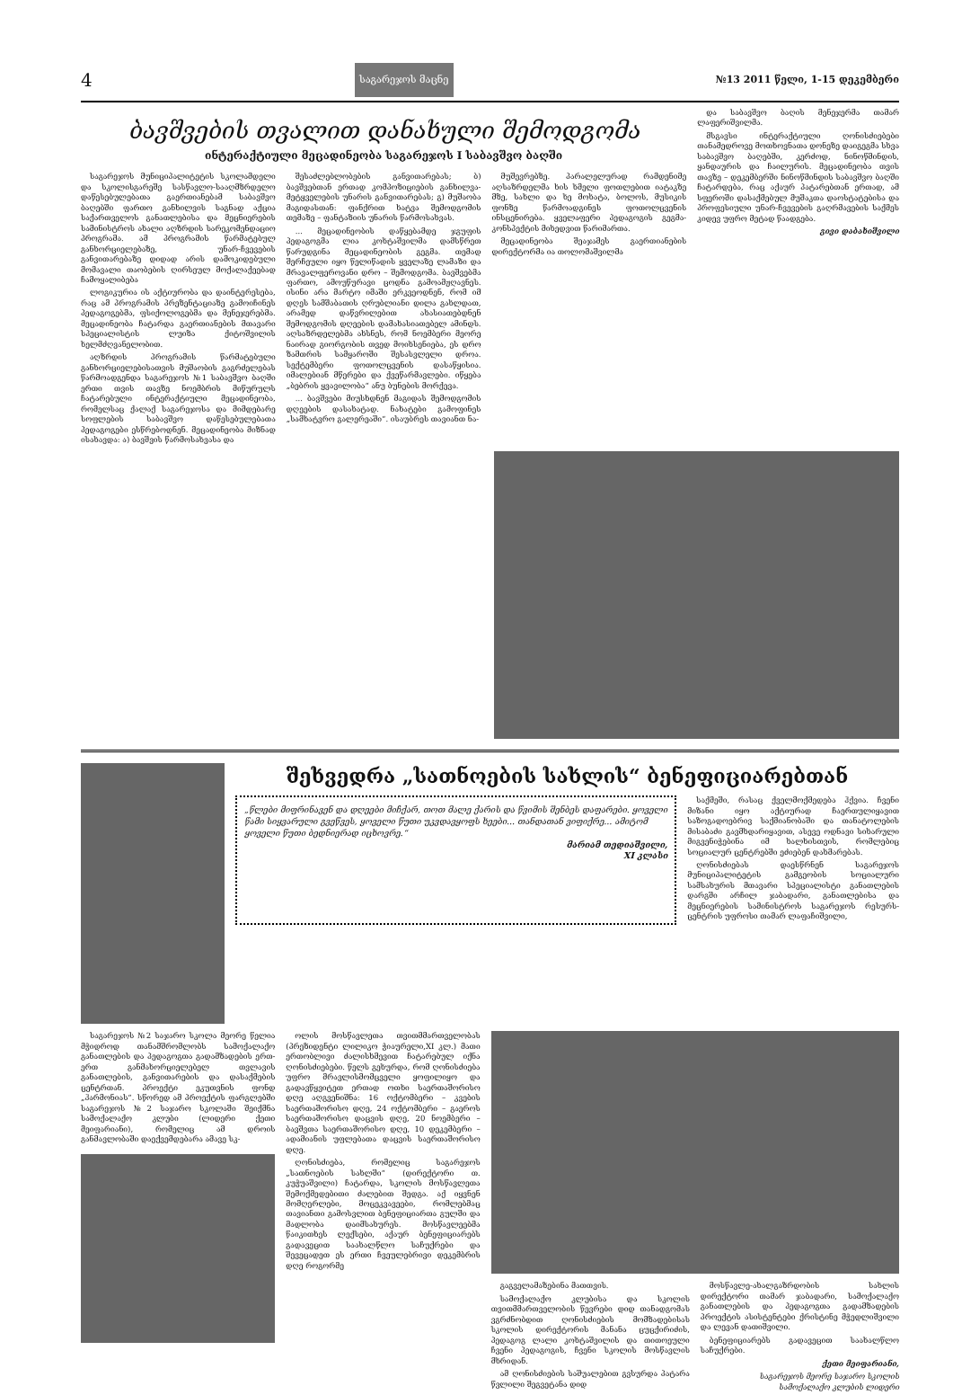4
საგარეჯოს მაცნე
№13 2011 წელი, 1-15 დეკემბერი
ბავშვების თვალით დანახული შემოდგომა
ინტერაქტიული მეცადინეობა საგარეჯოს I საბავშვო ბაღში
საგარეჯოს მუნიციპალიტეტის სკოლამდელი და სკოლისგარეშე სასწავლო-სააღმზრდელო დაწესებულებათა გაერთიანებამ საბავშვო ბაღებში ფართო განხილვის საგნად აქცია საქართველოს განათლებისა და მეცნიერების სამინისტროს ახალი აღზრდის სარეკომენდაციო პროგრამა. ამ პროგრამის წარმატებულ განხორციელებაზე, უნარ-ჩვევების განვითარებაზე დიდად არის დამოკიდებული მომავალი თაობების ღირსეულ მოქალაქეებად ჩამოყალიბება
ლოგიკურია ის აქტიურობა და დაინტერესება, რაც ამ პროგრამის პრეზენტაციაზე გამოიჩინეს პედაგოგებმა, ფსიქოლოგებმა და მენეჯერებმა. მეცადინეობა ჩატარდა გაერთიანების მთავარი სპეციალისტის ლუიზა ქიტოშვილის ხელმძღვანელობით.
აღზრდის პროგრამის წარმატებული განხორციელებისათვის მუშაობის გაგრძელებას წარმოადგენდა საგარეჯოს №1 საბავშვო ბაღში ერთი თვის თავზე ნოემბრის მიწურულს ჩატარებული ინტერაქტიული მეცადინეობა, რომელსაც ქალაქ საგარეჯოსა და მიმდებარე სოფლების საბავშვო დაწესებულებათა პედაგოგები ესწრებოდნენ. მეცადინეობა მიზნად ისახავდა: ა) ბავშვის წარმოსახვასა და
შესაძლებლობების განვითარებას; ბ) ბავშვებთან ერთად კომპოზიციების განხილვა-მეტყველების უნარის განვითარებას; გ) მუშაობა მაგიდასთან: ფანქრით ხატვა შემოდგომის თემაზე – ფანტაზიის უნარის წარმოსახვას.
... მეცადინეობის დაწყებამდე ჯგუფის პედაგოგმა ლია კოხტაშვილმა დამსწრეთ წარუდგინა მეცადინეობის გეგმა. თემად შერჩეული იყო წელიწადის ყველაზე ლამაზი და მრავალფეროვანი დრო – შემოდგომა. ბავშვებმა ფართო, ამოუწურავი ცოდნა გამოამჟღავნეს. ისინი არა მარტო იმაში ერკვეოდნენ, რომ იმ დღეს სამშაბათის ღრუბლიანი დილა გახლდათ, არამედ დაწვრილებით ახასიათებდნენ შემოდგომის დღეების დამახასიათებელ ამინდს. აღსაზრდელებმა ახსნეს, რომ ნოემბერი მეორე ნაირად გიორგობის თვედ მოიხსენიება, ეს დრო ზამთრის სამყაროში შესასვლელი დროა. სექტემბერი ფოთოლცვენის დასაწყისია. იმალებიან მწერები და ქვეწარმავლები. იწყება „ბებრის ყვავილობა“ ანუ ბუნების მორქევა.
... ბავშვები მიუსხდნენ მაგიდას შემოდგომის დღეების დასახატად. ნახატები გამოფინეს „სამხატვრო გალერეაში“. ისაუბრეს თავიანთ ნა-
მუშევრებზე. პარალელურად რამდენიმე აღსაზრდელმა ხის ხმელი ფოთლებით იატაკზე მზე, სახლი და ხე მოხატა, ბოლოს, მუსიკის ფონზე წარმოადგინეს ფოთოლცვენის ინსცენირება. ყველაფერი პედაგოგის გეგმა-კონსპექტის მიხედვით წარიმართა.
მეცადინეობა შეაჯამეს გაერთიანების დირექტორმა ია თოლომაშვილმა
და საბავშვო ბაღის მენეჯერმა თამარ ლაფერიშვილმა.
მსგავსი ინტერაქტიული ღონისძიებები თანამედროვე მოთხოვნათა დონეზე დაიგეგმა სხვა საბავშვო ბაღებში, კერძოდ, ნინოწმინდის, ყანდაურის და ჩაილურის. მეცადინეობა თვის თავზე – დეკემბერში ნინოწმინდის საბავშვო ბაღში ჩატარდება, რაც აქაურ პატარებთან ერთად, ამ სფეროში დასაქმებულ მუშაკთა დაოსტატებისა და პროფესიული უნარ-ჩვევების გაღრმავების საქმეს კიდევ უფრო მეტად წაადგება.
გივი დაბახიშვილი
შეხვედრა „სათნოების სახლის“ ბენეფიციარებთან
„წლები მიფრინავენ და დღეები მიჩქარ, თოთ მალე ქარის და წვიმის შენბეს დაფარები. ყოველი წამი სიყვარული გვეწვეს, ყოველი წუთი უკვდავყოფს ხეები... თანდათან ვიფიქრე... ამიტომ ყოველი წუთი ბედნიერად იცხოვრე.“
მარიამ თედიაშვილი,
XI კლასი
საქმეში, რასაც ქველმოქმედება ჰქვია. ჩვენი მიზანი იყო აქტიურად ჩაერთულიყავით საზოგადოებრივ საქმიანობაში და თანატოლების მისაბაძი გავმხდარიყავით, ასევე ოდნავი სიხარული მიგვენიჭებინა იმ ხალხისთვის, რომლებიც სოციალურ ცენტრებში ეძიებენ დახმარებას.
ღონისძიებას დაესწრნენ საგარეჯოს მუნიციპალიტეტის გამგეობის სოციალური სამსახურის მთავარი სპეციალისტი განათლების დარგში არჩილ ჯაბადარი, განათლებისა და მეცნიერების სამინისტროს საგარეჯოს რესურს-ცენტრის უფროსი თამარ ლაფაჩიშვილი,
საგარეჯოს №2 საჯარო სკოლა მეორე წელია მჭიდროდ თანამშრომლობს სამოქალაქო განათლების და პედაგოგთა გადამზადების ერთ-ერთ განმახორციელებელ თვლავის განათლების, განვითარების და დასაქმების ცენტრთან. პროექტი ეკუთვნის ფონდ „ჰარმონიას“. სწორედ ამ პროექტის ფარგლებში საგარეჯოს №2 საჯარო სკოლაში შეიქმნა სამოქალაქო კლუბი (ლიდერი ქეთი მეიფარიანი), რომელიც ამ დროის განმავლობაში დაექვემდებარა ამავე სკ-
ოლის მოსწავლეთა თვითმმართველობას (პრეზიდენტი ლილიკო ჭიაურელი,XI კლ.) მათი ერთობლივი ძალისხმევით ჩატარებულ იქნა ღონისძიებები. წელს გეხურდა, რომ ღონისძიება უფრო მრავლისმომცველი ყოფილიყო და გადავწყვიტეთ ერთად ოთხი საერთაშორისო დღე აღგვენიშნა: 16 ოქტომბერი – კვების საერთაშორისო დღე, 24 ოქტომბერი – გაეროს საერთაშორისო დაცვის დღე, 20 ნოემბერი – ბავშვთა საერთაშორისო დღე, 10 დეკემბერი – ადამიანის უფლებათა დაცვის საერთაშორისო დღე.
ღონისძიება, რომელიც საგარეჯოს „სათნოების სახლში“ (დირექტორი თ. კუჭუაშვილი) ჩატარდა, სკოლის მოსწავლეთა შემოქმედებითი ძალებით შედგა. აქ იყვნენ მომღერლები, მოცეკვავეები, რომლებმაც თავიანთი გამოსვლით ბენეფიციართა გულში და მადლობა დაიმსახურეს. მოსწავლეებმა წაიკითხეს ლექსები, აქაურ ბენეფიციარებს გადავეცით საახალწლო საჩუქრები და შევეცადეთ ეს ერთი ჩვეულებრივი დეკემბრის დღე როგორმე
გაგველამაზებინა მათთვის.
სამოქალაქო კლუბისა და სკოლის თვითმმართველობის წევრები დიდ თანადგომას ვგრძნობდით ღონისძიების მომზადებისას სკოლის დირექტორის მანანა ცუცქირიძის, პედაგოგ ლალი კოხტაშვილის და თითოეული ჩვენი პედაგოგის, ჩვენი სკოლის მოსწავლის მხრიდან.
ამ ღონისძიების საშუალებით გვსურდა პატარა წვლილი შეგვეტანა დიდ
მოსწავლე-ახალგაზრდობის სახლის დირექტორი თამარ ჯაბადარი, სამოქალაქო განათლების და პედაგოგთა გადამზადების პროექტის ასისტენტები ქრისტინე მჭედლიშვილი და ლევან დათიშვილი.
ბენეფიციარებს გადავეცით საახალწლო საჩუქრები.
ქეთი მეიფარიანი,
საგარეჯოს მეორე საჯარო სკოლის სამოქალაქო კლუბის ლიდერი